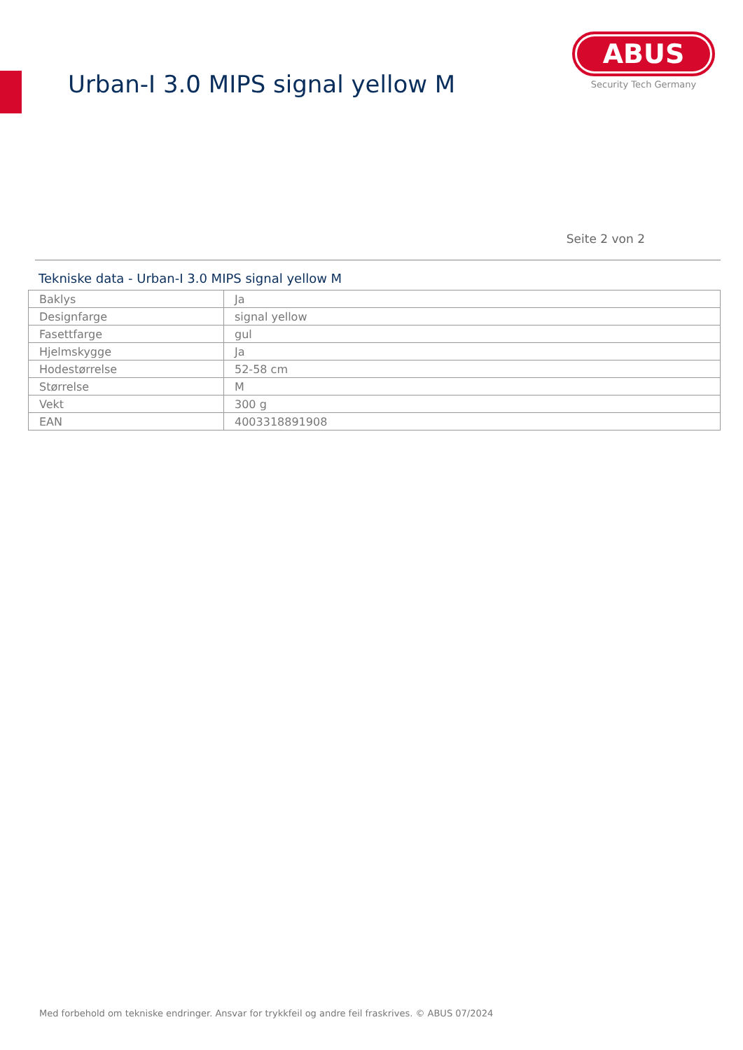Urban-I 3.0 MIPS signal yellow M
ABUS
Security Tech Germany
Seite 2 von 2
Tekniske data - Urban-I 3.0 MIPS signal yellow M
| Baklys | Ja |
| Designfarge | signal yellow |
| Fasettfarge | gul |
| Hjelmskygge | Ja |
| Hodestørrelse | 52-58 cm |
| Størrelse | M |
| Vekt | 300 g |
| EAN | 4003318891908 |
Med forbehold om tekniske endringer. Ansvar for trykkfeil og andre feil fraskrives. © ABUS 07/2024